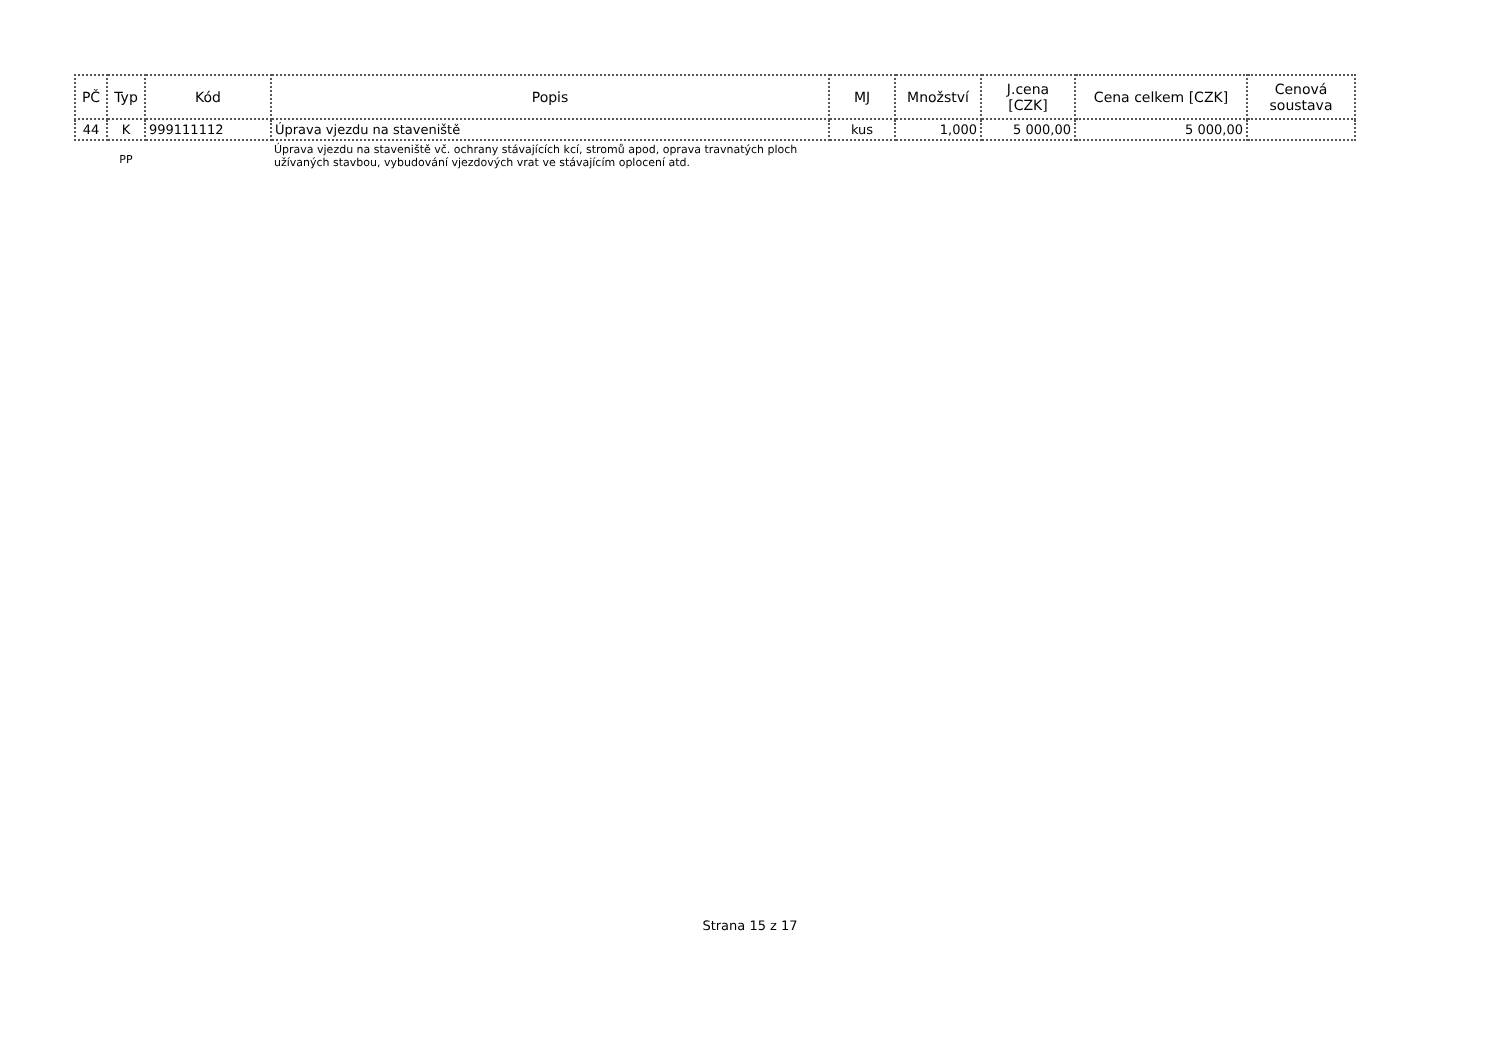| PČ | Typ | Kód | Popis | MJ | Množství | J.cena [CZK] | Cena celkem [CZK] | Cenová soustava |
| --- | --- | --- | --- | --- | --- | --- | --- | --- |
| 44 | K | 999111112 | Úprava vjezdu na staveniště | kus | 1,000 | 5 000,00 | 5 000,00 | |
| | PP | | Úprava vjezdu na staveniště vč. ochrany stávajících kcí, stromů apod, oprava travnatých ploch užívaných stavbou, vybudování vjezdových vrat ve stávajícím oplocení atd. | | | | | |
Strana 15 z 17